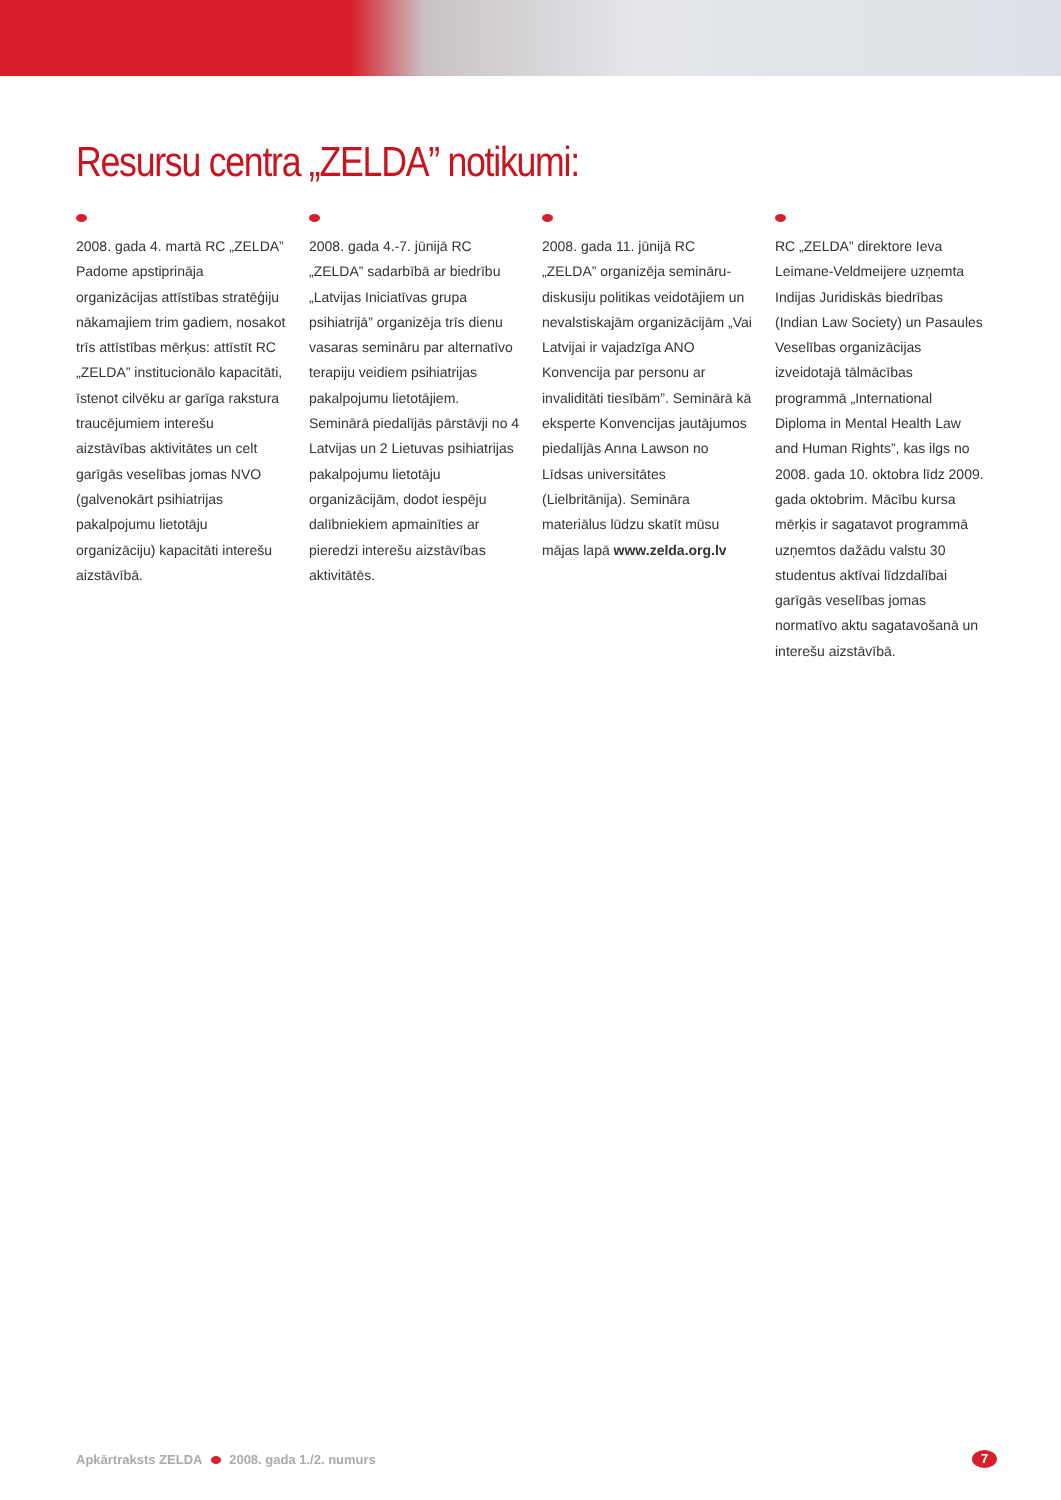Resursu centra „ZELDA” notikumi:
2008. gada 4. martā RC „ZELDA” Padome apstiprināja organizācijas attīstības stratēģiju nākamajiem trim gadiem, nosakot trīs attīstības mērķus: attīstīt RC „ZELDA” institucionālo kapacitāti, īstenot cilvēku ar garīga rakstura traucējumiem interešu aizstāvības aktivitātes un celt garīgās veselības jomas NVO (galvenokārt psihiatrijas pakalpojumu lietotāju organizāciju) kapacitāti interešu aizstāvībā.
2008. gada 4.-7. jūnijā RC „ZELDA” sadarbībā ar biedrību „Latvijas Iniciatīvas grupa psihiatrijā” organizēja trīs dienu vasaras semināru par alternatīvo terapiju veidiem psihiatrijas pakalpojumu lietotājiem. Seminārā piedalījās pārstāvji no 4 Latvijas un 2 Lietuvas psihiatrijas pakalpojumu lietotāju organizācijām, dodot iespēju dalībniekiem apmainīties ar pieredzi interešu aizstāvības aktivitātēs.
2008. gada 11. jūnijā RC „ZELDA” organizēja semināru-diskusiju politikas veidotājiem un nevalstiskajām organizācijām „Vai Latvijai ir vajadzīga ANO Konvencija par personu ar invaliditāti tiesībām”. Seminārā kā eksperte Konvencijas jautājumos piedalījās Anna Lawson no Līdsas universitātes (Lielbritānija). Semināra materiālus lūdzu skatīt mūsu mājas lapā www.zelda.org.lv
RC „ZELDA” direktore Ieva Leimane-Veldmeijere uzņemta Indijas Juridiskās biedrības (Indian Law Society) un Pasaules Veselības organizācijas izveidotajā tālmācības programmā „International Diploma in Mental Health Law and Human Rights”, kas ilgs no 2008. gada 10. oktobra līdz 2009. gada oktobrim. Mācību kursa mērķis ir sagatavot programmā uzņemtos dažādu valstu 30 studentus aktīvai līdzdalībai garīgās veselības jomas normatīvo aktu sagatavošanā un interešu aizstāvībā.
Apkārtraksts ZELDA 2008. gada 1./2. numurs
7